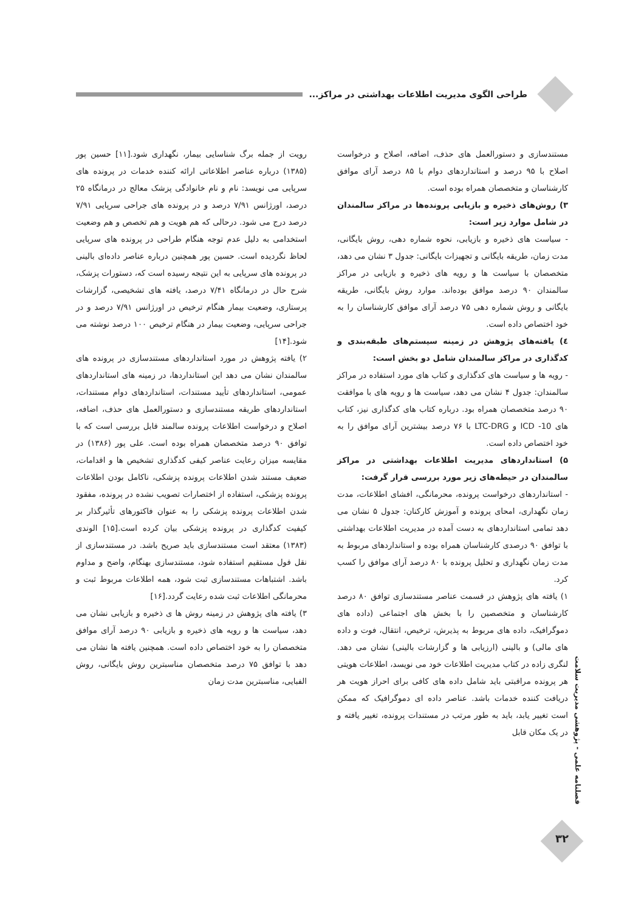طراحی الگوی مدیریت اطلاعات بهداشتی در مراکز...
مستندسازی و دستورالعمل های حذف، اضافه، اصلاح و درخواست اصلاح با ۹۵ درصد و استانداردهای دوام با ۸۵ درصد آرای موافق کارشناسان و متخصصان همراه بوده است.
۳) روش‌های ذخیره و بازیابی پرونده‌ها در مراکز سالمندان در شامل موارد زیر است:
- سیاست های ذخیره و بازیابی، نحوه شماره دهی، روش بایگانی، مدت زمان، طریقه بایگانی و تجهیزات بایگانی: جدول ۳ نشان می دهد، متخصصان با سیاست ها و رویه های ذخیره و بازیابی در مراکز سالمندان ۹۰ درصد موافق بوده‌اند. موارد روش بایگانی، طریقه بایگانی و روش شماره دهی ۷۵ درصد آرای موافق کارشناسان را به خود اختصاص داده است.
٤) یافته‌های پژوهش در زمینه سیستم‌های طبقه‌بندی و کدگذاری در مراکز سالمندان شامل دو بخش است:
- رویه ها و سیاست های کدگذاری و کتاب های مورد استفاده در مراکز سالمندان: جدول ۴ نشان می دهد، سیاست ها و رویه های با موافقت ۹۰ درصد متخصصان همراه بود. درباره کتاب های کدگذاری نیز، کتاب های ICD -10 و LTC-DRG با ۷۶ درصد بیشترین آرای موافق را به خود اختصاص داده است.
۵) استانداردهای مدیریت اطلاعات بهداشتی در مراکز سالمندان در حیطه‌های زیر مورد بررسی قرار گرفت:
- استانداردهای درخواست پرونده، محرمانگی، افشای اطلاعات، مدت زمان نگهداری، امحای پرونده و آموزش کارکنان: جدول ۵ نشان می دهد تمامی استانداردهای به دست آمده در مدیریت اطلاعات بهداشتی با توافق ۹۰ درصدی کارشناسان همراه بوده و استانداردهای مربوط به مدت زمان نگهداری و تحلیل پرونده با ۸۰ درصد آرای موافق را کسب کرد.
۱) یافته های پژوهش در قسمت عناصر مستندسازی توافق ۸۰ درصد کارشناسان و متخصصین را با بخش های اجتماعی (داده های دموگرافیک، داده های مربوط به پذیرش، ترخیص، انتقال، فوت و داده های مالی) و بالینی (ارزیابی ها و گزارشات بالینی) نشان می دهد. لنگری زاده در کتاب مدیریت اطلاعات خود می نویسد، اطلاعات هویتی هر پرونده مراقبتی باید شامل داده های کافی برای احراز هویت هر دریافت کننده خدمات باشد. عناصر داده ای دموگرافیک که ممکن است تغییر یابد، باید به طور مرتب در مستندات پرونده، تغییر یافته و در یک مکان قابل
رویت از جمله برگ شناسایی بیمار، نگهداری شود.[۱۱] حسین پور (۱۳۸۵) درباره عناصر اطلاعاتی ارائه کننده خدمات در پرونده های سرپایی می نویسد: نام و نام خانوادگی پزشک معالج در درمانگاه ۲۵ درصد، اورژانس ۷/۹۱ درصد و در پرونده های جراحی سرپایی ۷/۹۱ درصد درج می شود. درحالی که هم هویت و هم تخصص و هم وضعیت استخدامی به دلیل عدم توجه هنگام طراحی در پرونده های سرپایی لحاظ نگردیده است. حسین پور همچنین درباره عناصر داده‌ای بالینی در پرونده های سرپایی به این نتیجه رسیده است که، دستورات پزشک، شرح حال در درمانگاه ۷/۴۱ درصد، یافته های تشخیصی، گزارشات پرستاری، وضعیت بیمار هنگام ترخیص در اورژانس ۷/۹۱ درصد و در جراحی سرپایی، وضعیت بیمار در هنگام ترخیص ۱۰۰ درصد نوشته می شود.[۱۴]
۲) یافته پژوهش در مورد استانداردهای مستندسازی در پرونده های سالمندان نشان می دهد این استانداردها، در زمینه های استانداردهای عمومی، استانداردهای تأیید مستندات، استانداردهای دوام مستندات، استانداردهای طریقه مستندسازی و دستورالعمل های حذف، اضافه، اصلاح و درخواست اطلاعات پرونده سالمند قابل بررسی است که با توافق ۹۰ درصد متخصصان همراه بوده است. علی پور (۱۳۸۶) در مقایسه میزان رعایت عناصر کیفی کدگذاری تشخیص ها و اقدامات، ضعیف مستند شدن اطلاعات پرونده پزشکی، ناکامل بودن اطلاعات پرونده پزشکی، استفاده از اختصارات تصویب نشده در پرونده، مفقود شدن اطلاعات پرونده پزشکی را به عنوان فاکتورهای تأثیرگذار بر کیفیت کدگذاری در پرونده پزشکی بیان کرده است.[۱۵] الوندی (۱۳۸۳) معتقد است مستندسازی باید صریح باشد. در مستندسازی از نقل قول مستقیم استفاده شود، مستندسازی بهنگام، واضح و مداوم باشد. اشتباهات مستندسازی ثبت شود، همه اطلاعات مربوط ثبت و محرمانگی اطلاعات ثبت شده رعایت گردد.[۱۶]
۳) یافته های پژوهش در زمینه روش ها ی ذخیره و بازیابی نشان می دهد، سیاست ها و رویه های ذخیره و بازیابی ۹۰ درصد آرای موافق متخصصان را به خود اختصاص داده است. همچنین یافته ها نشان می دهد با توافق ۷۵ درصد متخصصان مناسبترین روش بایگانی، روش الفبایی، مناسبترین مدت زمان
فصلنامه علمی - پژوهشی مدیریت سلامت
۳۲